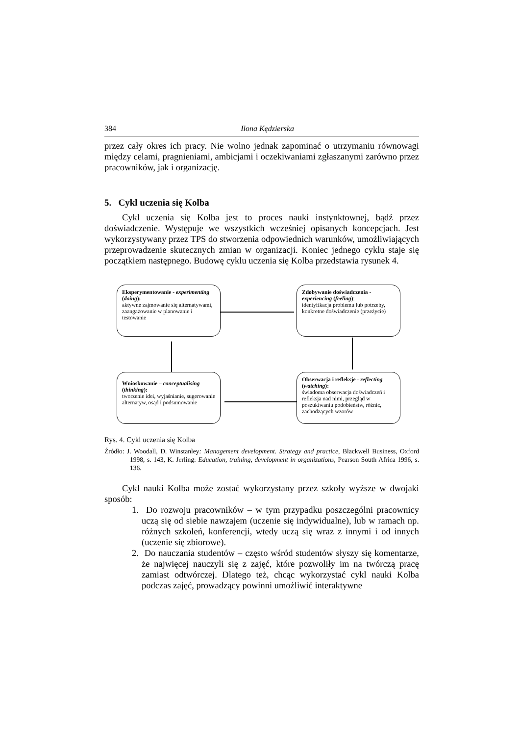384 Ilona Kędzierska
przez cały okres ich pracy. Nie wolno jednak zapominać o utrzymaniu równowagi między celami, pragnieniami, ambicjami i oczekiwaniami zgłaszanymi zarówno przez pracowników, jak i organizację.
5. Cykl uczenia się Kolba
Cykl uczenia się Kolba jest to proces nauki instynktownej, bądź przez doświadczenie. Występuje we wszystkich wcześniej opisanych koncepcjach. Jest wykorzystywany przez TPS do stworzenia odpowiednich warunków, umożliwiających przeprowadzenie skutecznych zmian w organizacji. Koniec jednego cyklu staje się początkiem następnego. Budowę cyklu uczenia się Kolba przedstawia rysunek 4.
Eksperymentowanie - experimenting (doing):
aktywne zajmowanie się alternatywami, zaangażowanie w planowanie i testowanie
Zdobywanie doświadczenia - experiencing (feeling):
identyfikacja problemu lub potrzeby, konkretne doświadczenie (przeżycie)
Wnioskowanie – conceptualising (thinking):
tworzenie idei, wyjaśnianie, sugerowanie alternatyw, osąd i podsumowanie
Obserwacja i refleksje - reflecting (watching):
świadoma obserwacja doświadczeń i refleksja nad nimi, przegląd w poszukiwaniu podobieństw, różnic, zachodzących wzorów
Rys. 4. Cykl uczenia się Kolba
Źródło: J. Woodall, D. Winstanley: Management development. Strategy and practice, Blackwell Business, Oxford 1998, s. 143, K. Jerling: Education, training, development in organizations, Pearson South Africa 1996, s. 136.
Cykl nauki Kolba może zostać wykorzystany przez szkoły wyższe w dwojaki sposób:
1. Do rozwoju pracowników – w tym przypadku poszczególni pracownicy uczą się od siebie nawzajem (uczenie się indywidualne), lub w ramach np. różnych szkoleń, konferencji, wtedy uczą się wraz z innymi i od innych (uczenie się zbiorowe).
2. Do nauczania studentów – często wśród studentów słyszy się komentarze, że najwięcej nauczyli się z zajęć, które pozwoliły im na twórczą pracę zamiast odtwórczej. Dlatego też, chcąc wykorzystać cykl nauki Kolba podczas zajęć, prowadzący powinni umożliwić interaktywne